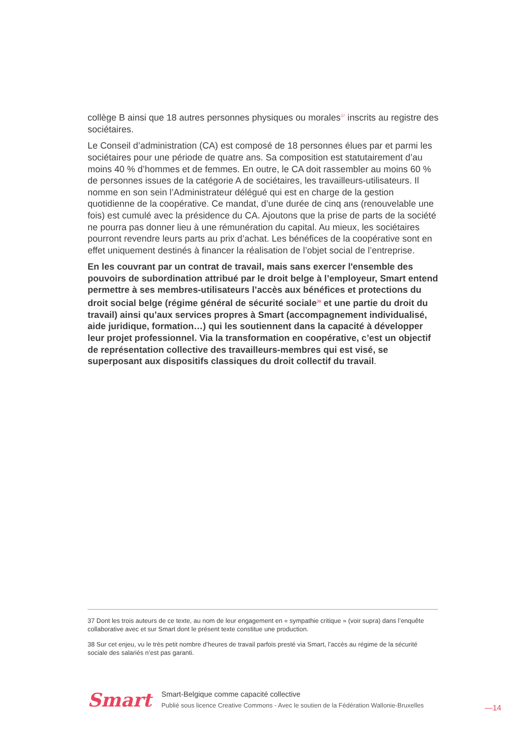collège B ainsi que 18 autres personnes physiques ou morales<sup>37</sup> inscrits au registre des sociétaires.
Le Conseil d’administration (CA) est composé de 18 personnes élues par et parmi les sociétaires pour une période de quatre ans. Sa composition est statutairement d’au moins 40 % d’hommes et de femmes. En outre, le CA doit rassembler au moins 60 % de personnes issues de la catégorie A de sociétaires, les travailleurs-utilisateurs. Il nomme en son sein l’Administrateur délégué qui est en charge de la gestion quotidienne de la coopérative. Ce mandat, d’une durée de cinq ans (renouvelable une fois) est cumulé avec la présidence du CA. Ajoutons que la prise de parts de la société ne pourra pas donner lieu à une rémunération du capital. Au mieux, les sociétaires pourront revendre leurs parts au prix d’achat. Les bénéfices de la coopérative sont en effet uniquement destinés à financer la réalisation de l’objet social de l’entreprise.
En les couvrant par un contrat de travail, mais sans exercer l'ensemble des pouvoirs de subordination attribué par le droit belge à l’employeur, Smart entend permettre à ses membres-utilisateurs l’accès aux bénéfices et protections du droit social belge (régime général de sécurité sociale<sup>38</sup> et une partie du droit du travail) ainsi qu’aux services propres à Smart (accompagnement individualisé, aide juridique, formation…) qui les soutiennent dans la capacité à développer leur projet professionnel. Via la transformation en coopérative, c’est un objectif de représentation collective des travailleurs-membres qui est visé, se superposant aux dispositifs classiques du droit collectif du travail.
37 Dont les trois auteurs de ce texte, au nom de leur engagement en « sympathie critique » (voir supra) dans l’enquête collaborative avec et sur Smart dont le présent texte constitue une production.
38 Sur cet enjeu, vu le très petit nombre d’heures de travail parfois presté via Smart, l’accès au régime de la sécurité sociale des salariés n’est pas garanti.
Smart
Smart-Belgique comme capacité collective
Publié sous licence Creative Commons - Avec le soutien de la Fédération Wallonie-Bruxelles
—14